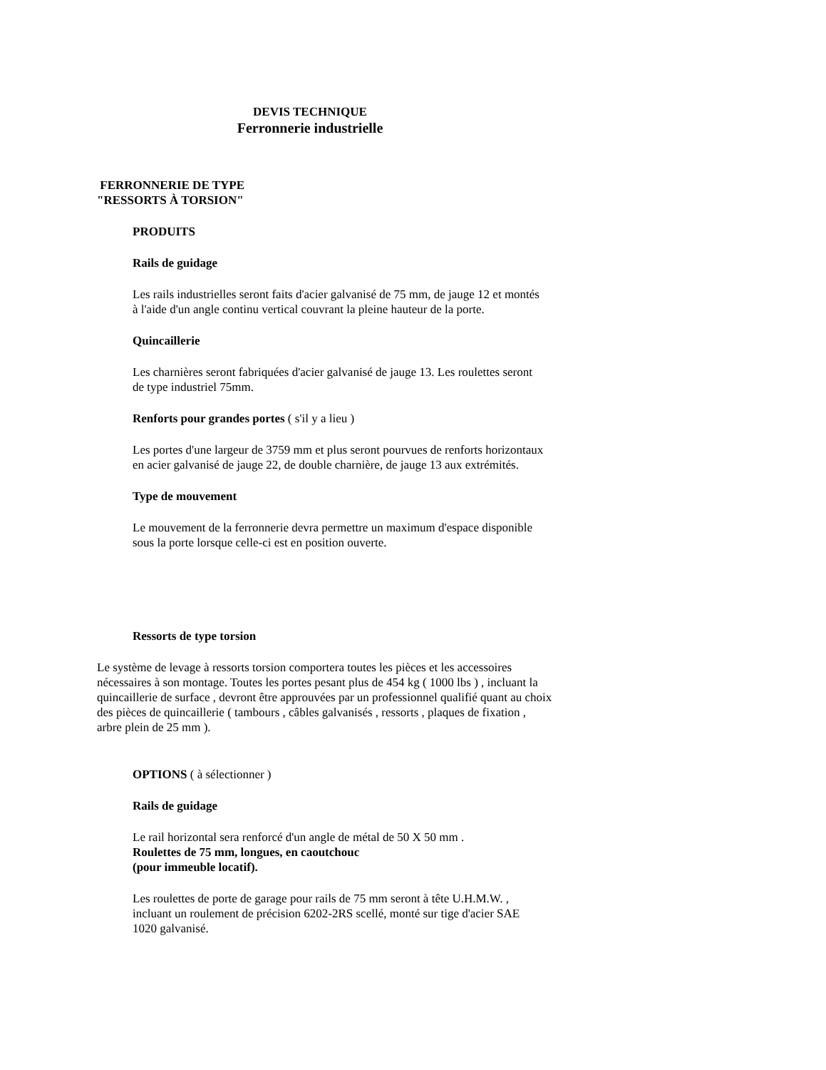DEVIS TECHNIQUE
Ferronnerie industrielle
FERRONNERIE DE TYPE
"RESSORTS À TORSION"
PRODUITS
Rails de guidage
Les rails industrielles seront faits d'acier galvanisé de 75 mm, de jauge 12 et montés à l'aide d'un angle continu vertical couvrant la pleine hauteur de la porte.
Quincaillerie
Les charnières seront fabriquées d'acier galvanisé de jauge 13. Les roulettes seront de type industriel 75mm.
Renforts pour grandes portes ( s'il y a lieu )
Les portes d'une largeur de 3759 mm et plus seront pourvues de renforts horizontaux en acier galvanisé de jauge 22, de double charnière, de jauge 13 aux extrémités.
Type de mouvement
Le mouvement de la ferronnerie devra permettre un maximum d'espace disponible sous la porte lorsque celle-ci est en position ouverte.
Ressorts de type torsion
Le système de levage à ressorts torsion comportera toutes les pièces et les accessoires nécessaires à son montage. Toutes les portes pesant plus de 454 kg ( 1000 lbs ) , incluant la quincaillerie de surface , devront être approuvées par un professionnel qualifié quant au choix des pièces de quincaillerie ( tambours , câbles galvanisés , ressorts , plaques de fixation , arbre plein de 25 mm ).
OPTIONS ( à sélectionner )
Rails de guidage
Le rail horizontal sera renforcé d'un angle de métal de 50 X 50 mm .
Roulettes de 75 mm, longues, en caoutchouc
(pour immeuble locatif).
Les roulettes de porte de garage pour rails de 75 mm seront à tête U.H.M.W. , incluant un roulement de précision 6202-2RS scellé, monté sur tige d'acier SAE 1020 galvanisé.